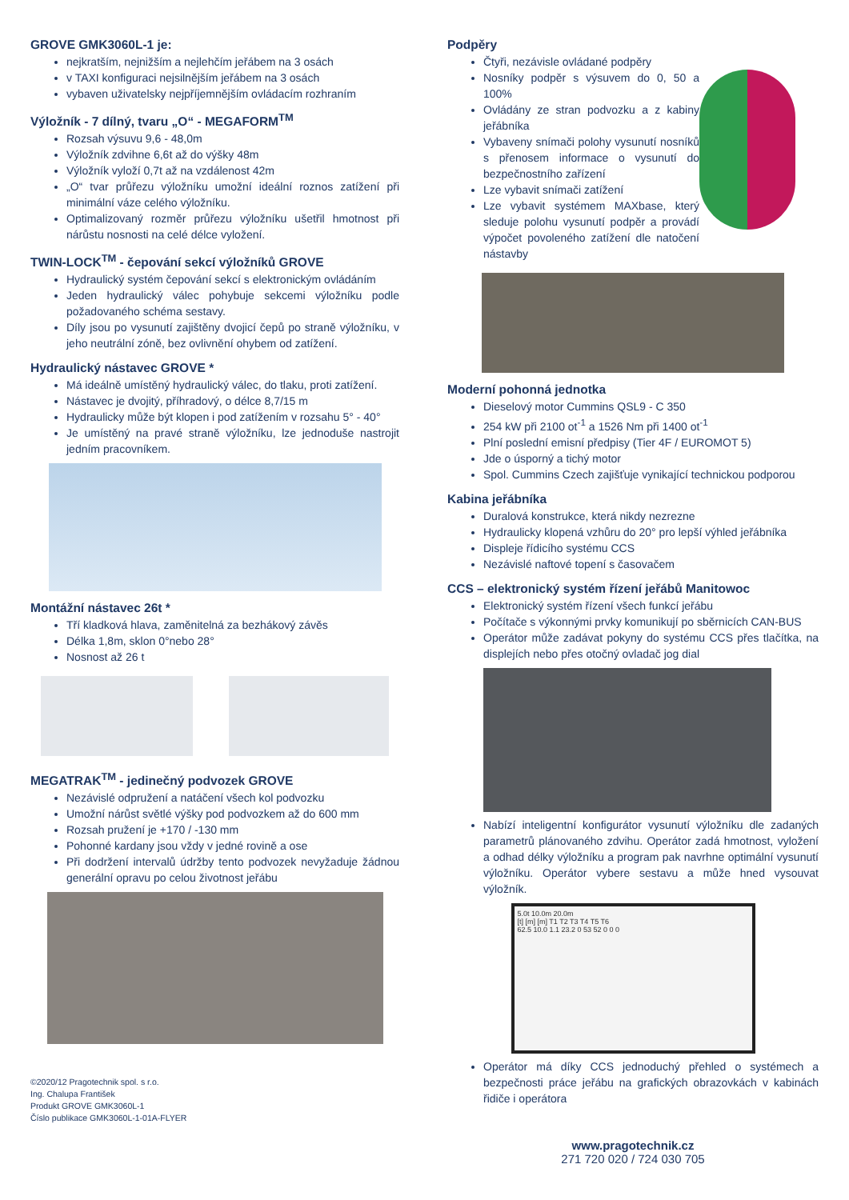GROVE GMK3060L-1 je:
nejkratším, nejnižším a nejlehčím jeřábem na 3 osách
v TAXI konfiguraci nejsilnějším jeřábem na 3 osách
vybaven uživatelsky nejpříjemnějším ovládacím rozhraním
Výložník - 7 dílný, tvaru „O“ - MEGAFORM<sup>TM</sup>
Rozsah výsuvu 9,6 - 48,0m
Výložník zdvihne 6,6t až do výšky 48m
Výložník vyloží 0,7t až na vzdálenost 42m
„O“ tvar průřezu výložníku umožní ideální roznos zatížení při minimální váze celého výložníku.
Optimalizovaný rozměr průřezu výložníku ušetřil hmotnost při nárůstu nosnosti na celé délce vyložení.
TWIN-LOCK<sup>TM</sup> - čepování sekcí výložníků GROVE
Hydraulický systém čepování sekcí s elektronickým ovládáním
Jeden hydraulický válec pohybuje sekcemi výložníku podle požadovaného schéma sestavy.
Díly jsou po vysunutí zajištěny dvojicí čepů po straně výložníku, v jeho neutrální zóně, bez ovlivnění ohybem od zatížení.
Hydraulický nástavec GROVE *
Má ideálně umístěný hydraulický válec, do tlaku, proti zatížení.
Nástavec je dvojitý, příhradový, o délce 8,7/15 m
Hydraulicky může být klopen i pod zatížením v rozsahu 5° - 40°
Je umístěný na pravé straně výložníku, lze jednoduše nastrojit jedním pracovníkem.
Montážní nástavec 26t *
Tří kladková hlava, zaměnitelná za bezhákový závěs
Délka 1,8m, sklon 0°nebo 28°
Nosnost až 26 t
MEGATRAK<sup>TM</sup> - jedinečný podvozek GROVE
Nezávislé odpružení a natáčení všech kol podvozku
Umožní nárůst světlé výšky pod podvozkem až do 600 mm
Rozsah pružení je +170 / -130 mm
Pohonné kardany jsou vždy v jedné rovině a ose
Při dodržení intervalů údržby tento podvozek nevyžaduje žádnou generální opravu po celou životnost jeřábu
©2020/12 Pragotechnik spol. s r.o.
Ing. Chalupa František
Produkt GROVE GMK3060L-1
Číslo publikace GMK3060L-1-01A-FLYER
Podpěry
Čtyři, nezávisle ovládané podpěry
Nosníky podpěr s výsuvem do 0, 50 a 100%
Ovládány ze stran podvozku a z kabiny jeřábníka
Vybaveny snímači polohy vysunutí nosníků s přenosem informace o vysunutí do bezpečnostního zařízení
Lze vybavit snímači zatížení
Lze vybavit systémem MAXbase, který sleduje polohu vysunutí podpěr a provádí výpočet povoleného zatížení dle natočení nástavby
Moderní pohonná jednotka
Dieselový motor Cummins QSL9 - C 350
254 kW při 2100 ot<sup>-1</sup> a 1526 Nm při 1400 ot<sup>-1</sup>
Plní poslední emisní předpisy (Tier 4F / EUROMOT 5)
Jde o úsporný a tichý motor
Spol. Cummins Czech zajišťuje vynikající technickou podporou
Kabina jeřábníka
Duralová konstrukce, která nikdy nezrezne
Hydraulicky klopená vzhůru do 20° pro lepší výhled jeřábníka
Displeje řídicího systému CCS
Nezávislé naftové topení s časovačem
CCS – elektronický systém řízení jeřábů Manitowoc
Elektronický systém řízení všech funkcí jeřábu
Počítače s výkonnými prvky komunikují po sběrnicích CAN-BUS
Operátor může zadávat pokyny do systému CCS přes tlačítka, na displejích nebo přes otočný ovladač jog dial
Nabízí inteligentní konfigurátor vysunutí výložníku dle zadaných parametrů plánovaného zdvihu. Operátor zadá hmotnost, vyložení a odhad délky výložníku a program pak navrhne optimální vysunutí výložníku. Operátor vybere sestavu a může hned vysouvat výložník.
5.0t 10.0m 20.0m
[t] [m] [m] T1 T2 T3 T4 T5 T6
62.5 10.0 1.1 23.2 0 53 52 0 0 0
Operátor má díky CCS jednoduchý přehled o systémech a bezpečnosti práce jeřábu na grafických obrazovkách v kabinách řidiče i operátora
www.pragotechnik.cz
271 720 020 / 724 030 705